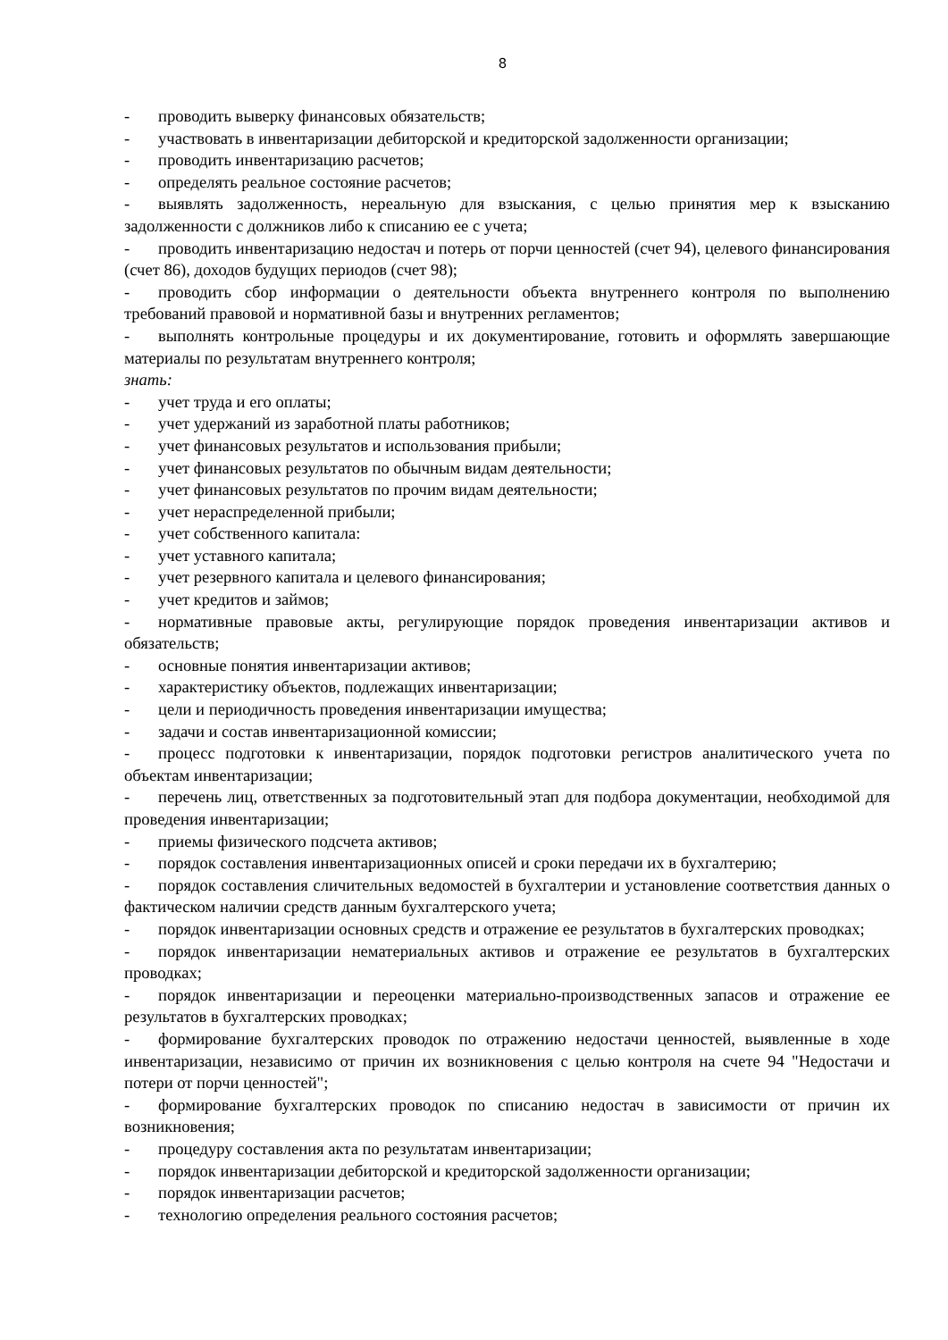8
- проводить выверку финансовых обязательств;
- участвовать в инвентаризации дебиторской и кредиторской задолженности организации;
- проводить инвентаризацию расчетов;
- определять реальное состояние расчетов;
- выявлять задолженность, нереальную для взыскания, с целью принятия мер к взысканию задолженности с должников либо к списанию ее с учета;
- проводить инвентаризацию недостач и потерь от порчи ценностей (счет 94), целевого финансирования (счет 86), доходов будущих периодов (счет 98);
- проводить сбор информации о деятельности объекта внутреннего контроля по выполнению требований правовой и нормативной базы и внутренних регламентов;
- выполнять контрольные процедуры и их документирование, готовить и оформлять завершающие материалы по результатам внутреннего контроля;
знать:
- учет труда и его оплаты;
- учет удержаний из заработной платы работников;
- учет финансовых результатов и использования прибыли;
- учет финансовых результатов по обычным видам деятельности;
- учет финансовых результатов по прочим видам деятельности;
- учет нераспределенной прибыли;
- учет собственного капитала:
- учет уставного капитала;
- учет резервного капитала и целевого финансирования;
- учет кредитов и займов;
- нормативные правовые акты, регулирующие порядок проведения инвентаризации активов и обязательств;
- основные понятия инвентаризации активов;
- характеристику объектов, подлежащих инвентаризации;
- цели и периодичность проведения инвентаризации имущества;
- задачи и состав инвентаризационной комиссии;
- процесс подготовки к инвентаризации, порядок подготовки регистров аналитического учета по объектам инвентаризации;
- перечень лиц, ответственных за подготовительный этап для подбора документации, необходимой для проведения инвентаризации;
- приемы физического подсчета активов;
- порядок составления инвентаризационных описей и сроки передачи их в бухгалтерию;
- порядок составления сличительных ведомостей в бухгалтерии и установление соответствия данных о фактическом наличии средств данным бухгалтерского учета;
- порядок инвентаризации основных средств и отражение ее результатов в бухгалтерских проводках;
- порядок инвентаризации нематериальных активов и отражение ее результатов в бухгалтерских проводках;
- порядок инвентаризации и переоценки материально-производственных запасов и отражение ее результатов в бухгалтерских проводках;
- формирование бухгалтерских проводок по отражению недостачи ценностей, выявленные в ходе инвентаризации, независимо от причин их возникновения с целью контроля на счете 94 "Недостачи и потери от порчи ценностей";
- формирование бухгалтерских проводок по списанию недостач в зависимости от причин их возникновения;
- процедуру составления акта по результатам инвентаризации;
- порядок инвентаризации дебиторской и кредиторской задолженности организации;
- порядок инвентаризации расчетов;
- технологию определения реального состояния расчетов;